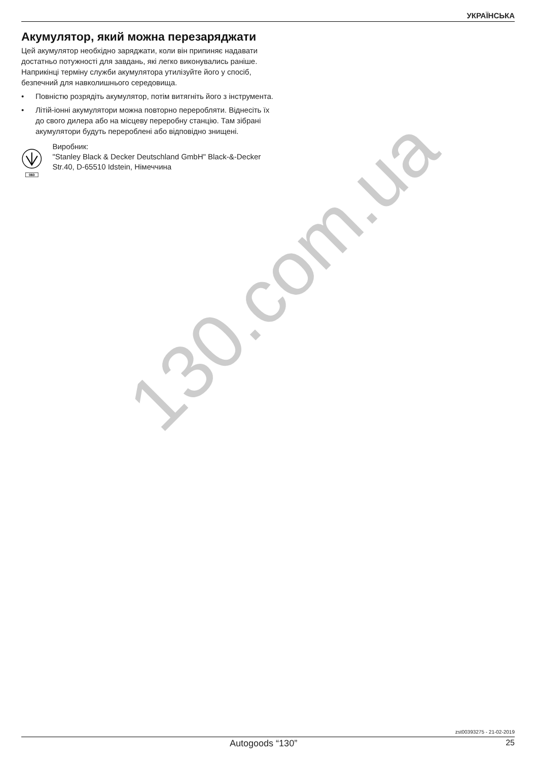УКРАЇНСЬКА
Акумулятор, який можна перезаряджати
Цей акумулятор необхідно заряджати, коли він припиняє надавати достатньо потужності для завдань, які легко виконувались раніше. Наприкінці терміну служби акумулятора утилізуйте його у спосіб, безпечний для навколишнього середовища.
• Повністю розрядіть акумулятор, потім витягніть його з інструмента.
• Літій-іонні акумулятори можна повторно переробляти. Віднесіть їх до свого дилера або на місцеву переробну станцію. Там зібрані акумулятори будуть перероблені або відповідно знищені.
060
Виробник:
"Stanley Black & Decker Deutschland GmbH" Black-&-Decker Str.40, D-65510 Idstein, Німеччина
130.com.ua
zst00393275 - 21-02-2019
Autogoods “130” 25